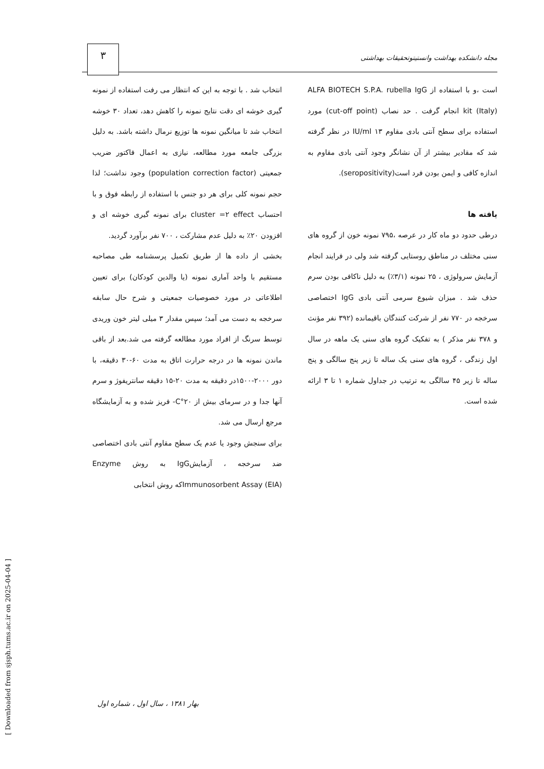مجله دانشکده بهداشت وانستیتوتحقیقات بهداشتی ۳
انتخاب شد . با توجه به این که انتظار می رفت استفاده از نمونه گیری خوشه ای دقت نتایج نمونه را کاهش دهد، تعداد ۳۰ خوشه انتخاب شد تا میانگین نمونه ها توزیع نرمال داشته باشد. به دلیل بزرگی جامعه مورد مطالعه، نیازی به اعمال فاکتور ضریب جمعیتی (population correction factor) وجود نداشت؛ لذا حجم نمونه کلی برای هر دو جنس با استفاده از رابطه فوق و با احتساب cluster =۲ effect برای نمونه گیری خوشه ای و افزودن ۲۰٪ به دلیل عدم مشارکت ، ۷۰۰ نفر برآورد گردید.
بخشی از داده ها از طریق تکمیل پرسشنامه طی مصاحبه مستقیم با واحد آماری نمونه (یا والدین کودکان) برای تعیین اطلاعاتی در مورد خصوصیات جمعیتی و شرح حال سابقه سرخجه به دست می آمد؛ سپس مقدار ۳ میلی لیتر خون وریدی توسط سرنگ از افراد مورد مطالعه گرفته می شد.بعد از باقی ماندن نمونه ها در درجه حرارت اتاق به مدت ۶۰-۳۰ دقیقه، با دور ۲۰۰۰-۱۵۰۰در دقیقه به مدت ۲۰-۱۵ دقیقه سانتریفوژ و سرم آنها جدا و در سرمای بیش از ۲۰°C- فریز شده و به آزمایشگاه مرجع ارسال می شد.
برای سنجش وجود یا عدم یک سطح مقاوم آنتی بادی اختصاصی ضد سرخجه ، آزمایشIgG به روش Enzyme Immunosorbent Assay (EIA)که روش انتخابی
است ،و با استفاده از ALFA BIOTECH S.P.A. rubella IgG kit (Italy) انجام گرفت . حد نصاب (cut-off point) مورد استفاده برای سطح آنتی بادی مقاوم ۱۳ IU/ml در نظر گرفته شد که مقادیر بیشتر از آن نشانگر وجود آنتی بادی مقاوم به اندازه کافی و ایمن بودن فرد است(seropositivity).
یافته ها
درطی حدود دو ماه کار در عرصه ،۷۹۵ نمونه خون از گروه های سنی مختلف در مناطق روستایی گرفته شد ولی در فرایند انجام آزمایش سرولوژی ، ۲۵ نمونه (۳/۱٪) به دلیل ناکافی بودن سرم حذف شد . میزان شیوع سرمی آنتی بادی IgG اختصاصی سرخجه در ۷۷۰ نفر از شرکت کنندگان باقیمانده (۳۹۲ نفر مؤنث و ۳۷۸ نفر مذکر ) به تفکیک گروه های سنی یک ماهه در سال اول زندگی ، گروه های سنی یک ساله تا زیر پنج سالگی و پنج ساله تا زیر ۴۵ سالگی به ترتیب در جداول شماره ۱ تا ۳ ارائه شده است.
بهار ۱۳۸۱ ، سال اول ، شماره اول
[ Downloaded from sjsph.tums.ac.ir on 2025-04-04 ]